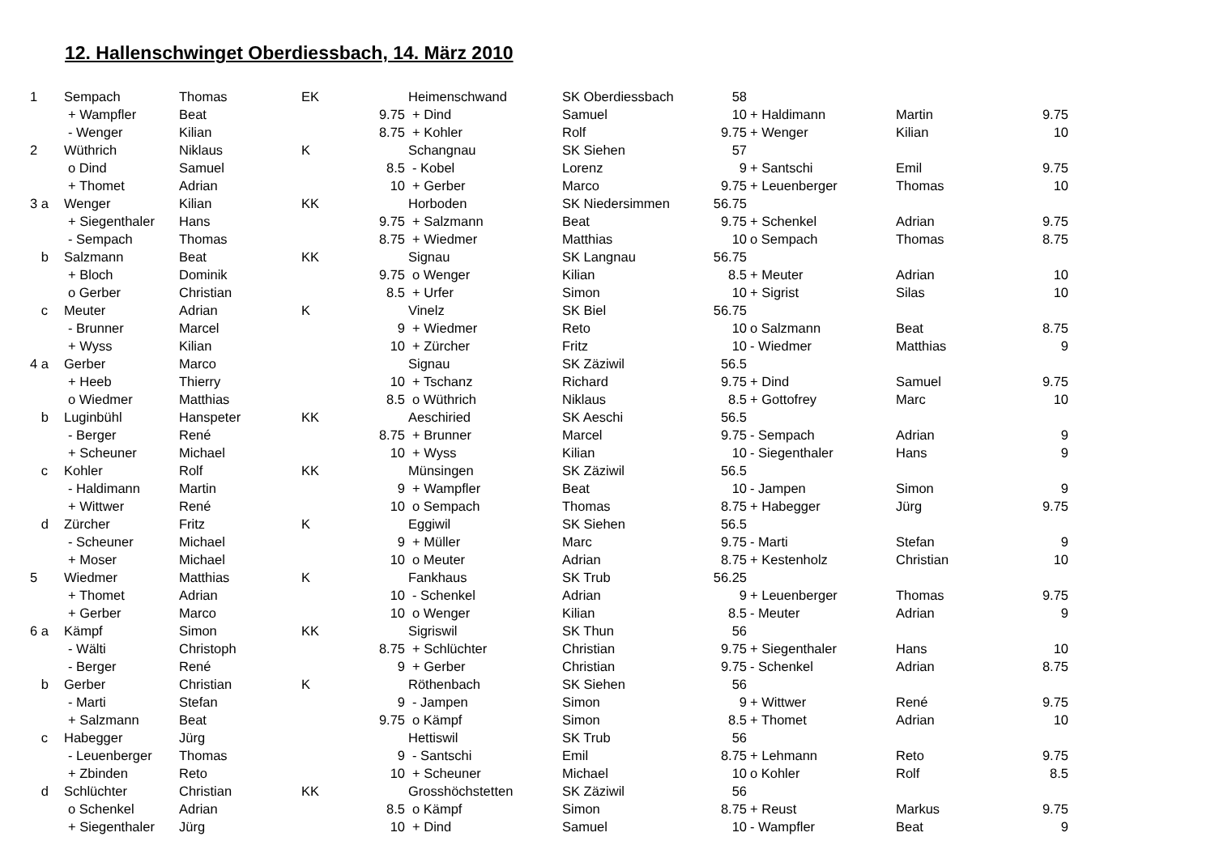12. Hallenschwinget Oberdiessbach, 14. März 2010
| 1 | Sempach | Thomas | EK | | Heimenschwand | SK Oberdiessbach | 58 | | | |
| | + Wampfler | Beat | | 9.75 | + Dind | Samuel | 10 | + Haldimann | Martin | 9.75 |
| | - Wenger | Kilian | | 8.75 | + Kohler | Rolf | 9.75 | + Wenger | Kilian | 10 |
| 2 | Wüthrich | Niklaus | K | | Schangnau | SK Siehen | 57 | | | |
| | o Dind | Samuel | | 8.5 | - Kobel | Lorenz | 9 | + Santschi | Emil | 9.75 |
| | + Thomet | Adrian | | 10 | + Gerber | Marco | 9.75 | + Leuenberger | Thomas | 10 |
| 3 a | Wenger | Kilian | KK | | Horboden | SK Niedersimmen | 56.75 | | | |
| | + Siegenthaler | Hans | | 9.75 | + Salzmann | Beat | 9.75 | + Schenkel | Adrian | 9.75 |
| | - Sempach | Thomas | | 8.75 | + Wiedmer | Matthias | 10 | o Sempach | Thomas | 8.75 |
| b | Salzmann | Beat | KK | | Signau | SK Langnau | 56.75 | | | |
| | + Bloch | Dominik | | 9.75 | o Wenger | Kilian | 8.5 | + Meuter | Adrian | 10 |
| | o Gerber | Christian | | 8.5 | + Urfer | Simon | 10 | + Sigrist | Silas | 10 |
| c | Meuter | Adrian | K | | Vinelz | SK Biel | 56.75 | | | |
| | - Brunner | Marcel | | 9 | + Wiedmer | Reto | 10 | o Salzmann | Beat | 8.75 |
| | + Wyss | Kilian | | 10 | + Zürcher | Fritz | 10 | - Wiedmer | Matthias | 9 |
| 4 a | Gerber | Marco | | | Signau | SK Zäziwil | 56.5 | | | |
| | + Heeb | Thierry | | 10 | + Tschanz | Richard | 9.75 | + Dind | Samuel | 9.75 |
| | o Wiedmer | Matthias | | 8.5 | o Wüthrich | Niklaus | 8.5 | + Gottofrey | Marc | 10 |
| b | Luginbühl | Hanspeter | KK | | Aeschiried | SK Aeschi | 56.5 | | | |
| | - Berger | René | | 8.75 | + Brunner | Marcel | 9.75 | - Sempach | Adrian | 9 |
| | + Scheuner | Michael | | 10 | + Wyss | Kilian | 10 | - Siegenthaler | Hans | 9 |
| c | Kohler | Rolf | KK | | Münsingen | SK Zäziwil | 56.5 | | | |
| | - Haldimann | Martin | | 9 | + Wampfler | Beat | 10 | - Jampen | Simon | 9 |
| | + Wittwer | René | | 10 | o Sempach | Thomas | 8.75 | + Habegger | Jürg | 9.75 |
| d | Zürcher | Fritz | K | | Eggiwil | SK Siehen | 56.5 | | | |
| | - Scheuner | Michael | | 9 | + Müller | Marc | 9.75 | - Marti | Stefan | 9 |
| | + Moser | Michael | | 10 | o Meuter | Adrian | 8.75 | + Kestenholz | Christian | 10 |
| 5 | Wiedmer | Matthias | K | | Fankhaus | SK Trub | 56.25 | | | |
| | + Thomet | Adrian | | 10 | - Schenkel | Adrian | 9 | + Leuenberger | Thomas | 9.75 |
| | + Gerber | Marco | | 10 | o Wenger | Kilian | 8.5 | - Meuter | Adrian | 9 |
| 6 a | Kämpf | Simon | KK | | Sigriswil | SK Thun | 56 | | | |
| | - Wälti | Christoph | | 8.75 | + Schlüchter | Christian | 9.75 | + Siegenthaler | Hans | 10 |
| | - Berger | René | | 9 | + Gerber | Christian | 9.75 | - Schenkel | Adrian | 8.75 |
| b | Gerber | Christian | K | | Röthenbach | SK Siehen | 56 | | | |
| | - Marti | Stefan | | 9 | - Jampen | Simon | 9 | + Wittwer | René | 9.75 |
| | + Salzmann | Beat | | 9.75 | o Kämpf | Simon | 8.5 | + Thomet | Adrian | 10 |
| c | Habegger | Jürg | | | Hettiswil | SK Trub | 56 | | | |
| | - Leuenberger | Thomas | | 9 | - Santschi | Emil | 8.75 | + Lehmann | Reto | 9.75 |
| | + Zbinden | Reto | | 10 | + Scheuner | Michael | 10 | o Kohler | Rolf | 8.5 |
| d | Schlüchter | Christian | KK | | Grosshöchstetten | SK Zäziwil | 56 | | | |
| | o Schenkel | Adrian | | 8.5 | o Kämpf | Simon | 8.75 | + Reust | Markus | 9.75 |
| | + Siegenthaler | Jürg | | 10 | + Dind | Samuel | 10 | - Wampfler | Beat | 9 |